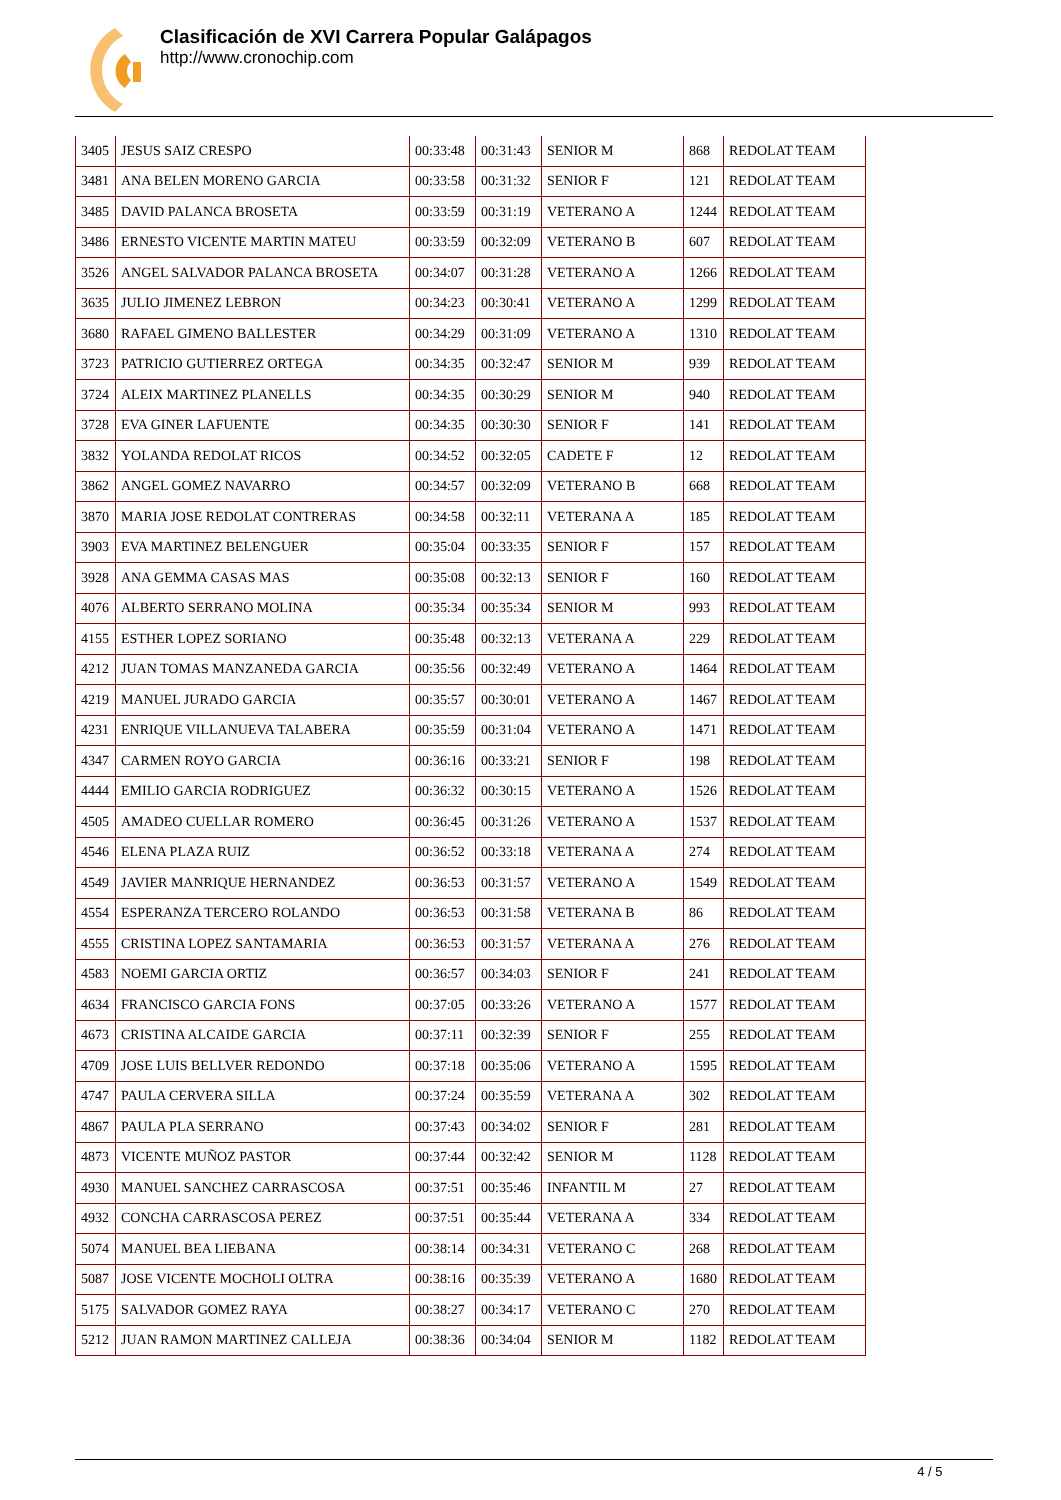Clasificación de XVI Carrera Popular Galápagos
http://www.cronochip.com
| 3405 | JESUS SAIZ CRESPO | 00:33:48 | 00:31:43 | SENIOR M | 868 | REDOLAT TEAM |
| 3481 | ANA BELEN MORENO GARCIA | 00:33:58 | 00:31:32 | SENIOR F | 121 | REDOLAT TEAM |
| 3485 | DAVID PALANCA BROSETA | 00:33:59 | 00:31:19 | VETERANO A | 1244 | REDOLAT TEAM |
| 3486 | ERNESTO VICENTE MARTIN MATEU | 00:33:59 | 00:32:09 | VETERANO B | 607 | REDOLAT TEAM |
| 3526 | ANGEL SALVADOR PALANCA BROSETA | 00:34:07 | 00:31:28 | VETERANO A | 1266 | REDOLAT TEAM |
| 3635 | JULIO JIMENEZ LEBRON | 00:34:23 | 00:30:41 | VETERANO A | 1299 | REDOLAT TEAM |
| 3680 | RAFAEL GIMENO BALLESTER | 00:34:29 | 00:31:09 | VETERANO A | 1310 | REDOLAT TEAM |
| 3723 | PATRICIO GUTIERREZ ORTEGA | 00:34:35 | 00:32:47 | SENIOR M | 939 | REDOLAT TEAM |
| 3724 | ALEIX MARTINEZ PLANELLS | 00:34:35 | 00:30:29 | SENIOR M | 940 | REDOLAT TEAM |
| 3728 | EVA GINER LAFUENTE | 00:34:35 | 00:30:30 | SENIOR F | 141 | REDOLAT TEAM |
| 3832 | YOLANDA REDOLAT RICOS | 00:34:52 | 00:32:05 | CADETE F | 12 | REDOLAT TEAM |
| 3862 | ANGEL GOMEZ NAVARRO | 00:34:57 | 00:32:09 | VETERANO B | 668 | REDOLAT TEAM |
| 3870 | MARIA JOSE REDOLAT CONTRERAS | 00:34:58 | 00:32:11 | VETERANA A | 185 | REDOLAT TEAM |
| 3903 | EVA MARTINEZ BELENGUER | 00:35:04 | 00:33:35 | SENIOR F | 157 | REDOLAT TEAM |
| 3928 | ANA GEMMA CASAS MAS | 00:35:08 | 00:32:13 | SENIOR F | 160 | REDOLAT TEAM |
| 4076 | ALBERTO SERRANO MOLINA | 00:35:34 | 00:35:34 | SENIOR M | 993 | REDOLAT TEAM |
| 4155 | ESTHER LOPEZ SORIANO | 00:35:48 | 00:32:13 | VETERANA A | 229 | REDOLAT TEAM |
| 4212 | JUAN TOMAS MANZANEDA GARCIA | 00:35:56 | 00:32:49 | VETERANO A | 1464 | REDOLAT TEAM |
| 4219 | MANUEL JURADO GARCIA | 00:35:57 | 00:30:01 | VETERANO A | 1467 | REDOLAT TEAM |
| 4231 | ENRIQUE VILLANUEVA TALABERA | 00:35:59 | 00:31:04 | VETERANO A | 1471 | REDOLAT TEAM |
| 4347 | CARMEN ROYO GARCIA | 00:36:16 | 00:33:21 | SENIOR F | 198 | REDOLAT TEAM |
| 4444 | EMILIO GARCIA RODRIGUEZ | 00:36:32 | 00:30:15 | VETERANO A | 1526 | REDOLAT TEAM |
| 4505 | AMADEO CUELLAR ROMERO | 00:36:45 | 00:31:26 | VETERANO A | 1537 | REDOLAT TEAM |
| 4546 | ELENA PLAZA RUIZ | 00:36:52 | 00:33:18 | VETERANA A | 274 | REDOLAT TEAM |
| 4549 | JAVIER MANRIQUE HERNANDEZ | 00:36:53 | 00:31:57 | VETERANO A | 1549 | REDOLAT TEAM |
| 4554 | ESPERANZA TERCERO ROLANDO | 00:36:53 | 00:31:58 | VETERANA B | 86 | REDOLAT TEAM |
| 4555 | CRISTINA LOPEZ SANTAMARIA | 00:36:53 | 00:31:57 | VETERANA A | 276 | REDOLAT TEAM |
| 4583 | NOEMI GARCIA ORTIZ | 00:36:57 | 00:34:03 | SENIOR F | 241 | REDOLAT TEAM |
| 4634 | FRANCISCO GARCIA FONS | 00:37:05 | 00:33:26 | VETERANO A | 1577 | REDOLAT TEAM |
| 4673 | CRISTINA ALCAIDE GARCIA | 00:37:11 | 00:32:39 | SENIOR F | 255 | REDOLAT TEAM |
| 4709 | JOSE LUIS BELLVER REDONDO | 00:37:18 | 00:35:06 | VETERANO A | 1595 | REDOLAT TEAM |
| 4747 | PAULA CERVERA SILLA | 00:37:24 | 00:35:59 | VETERANA A | 302 | REDOLAT TEAM |
| 4867 | PAULA PLA SERRANO | 00:37:43 | 00:34:02 | SENIOR F | 281 | REDOLAT TEAM |
| 4873 | VICENTE MUÑOZ PASTOR | 00:37:44 | 00:32:42 | SENIOR M | 1128 | REDOLAT TEAM |
| 4930 | MANUEL SANCHEZ CARRASCOSA | 00:37:51 | 00:35:46 | INFANTIL M | 27 | REDOLAT TEAM |
| 4932 | CONCHA CARRASCOSA PEREZ | 00:37:51 | 00:35:44 | VETERANA A | 334 | REDOLAT TEAM |
| 5074 | MANUEL BEA LIEBANA | 00:38:14 | 00:34:31 | VETERANO C | 268 | REDOLAT TEAM |
| 5087 | JOSE VICENTE MOCHOLI OLTRA | 00:38:16 | 00:35:39 | VETERANO A | 1680 | REDOLAT TEAM |
| 5175 | SALVADOR GOMEZ RAYA | 00:38:27 | 00:34:17 | VETERANO C | 270 | REDOLAT TEAM |
| 5212 | JUAN RAMON MARTINEZ CALLEJA | 00:38:36 | 00:34:04 | SENIOR M | 1182 | REDOLAT TEAM |
4 / 5